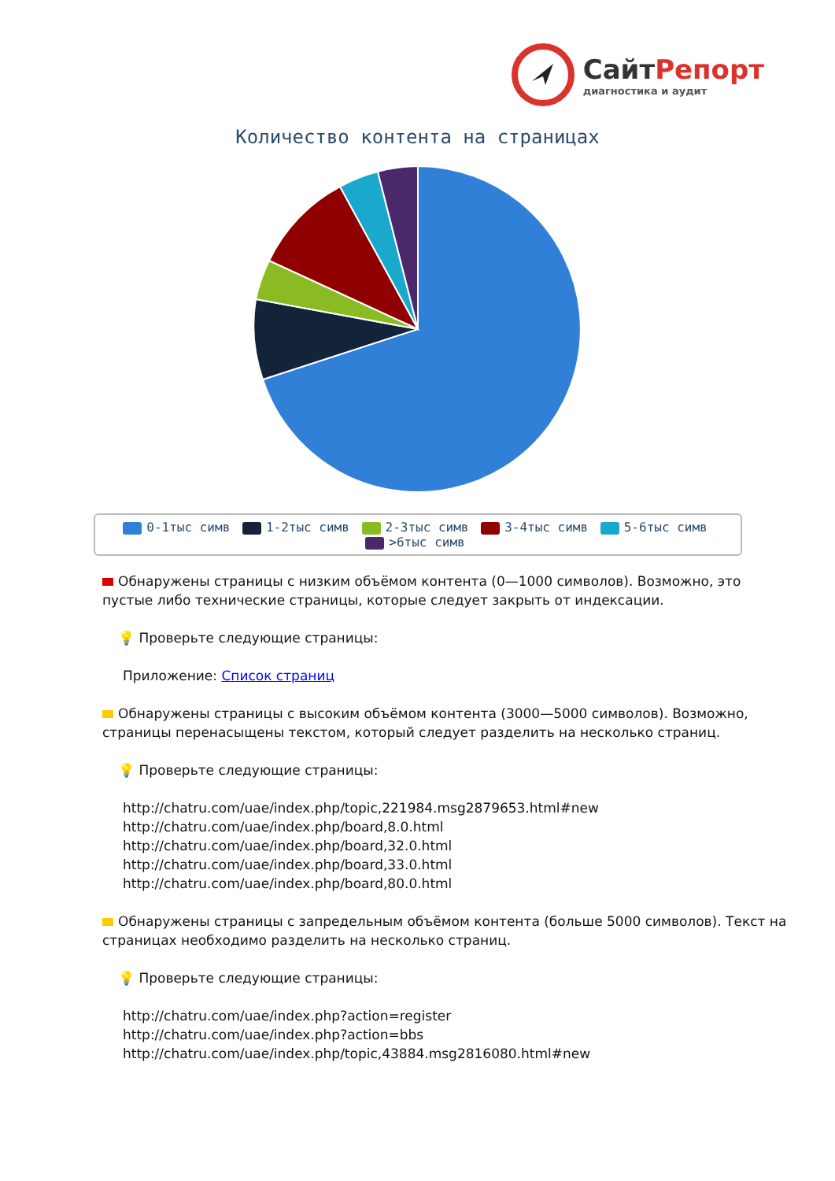СайтРепорт
диагностика и аудит
Количество контента на страницах
0-1тыс симв 1-2тыс симв 2-3тыс симв 3-4тыс симв 5-6тыс симв >6тыс симв
Обнаружены страницы с низким объёмом контента (0—1000 символов). Возможно, это пустые либо технические страницы, которые следует закрыть от индексации.
💡 Проверьте следующие страницы:
Приложение: Список страниц
Обнаружены страницы с высоким объёмом контента (3000—5000 символов). Возможно, страницы перенасыщены текстом, который следует разделить на несколько страниц.
💡 Проверьте следующие страницы:
http://chatru.com/uae/index.php/topic,221984.msg2879653.html#new
http://chatru.com/uae/index.php/board,8.0.html
http://chatru.com/uae/index.php/board,32.0.html
http://chatru.com/uae/index.php/board,33.0.html
http://chatru.com/uae/index.php/board,80.0.html
Обнаружены страницы с запредельным объёмом контента (больше 5000 символов). Текст на страницах необходимо разделить на несколько страниц.
💡 Проверьте следующие страницы:
http://chatru.com/uae/index.php?action=register
http://chatru.com/uae/index.php?action=bbs
http://chatru.com/uae/index.php/topic,43884.msg2816080.html#new